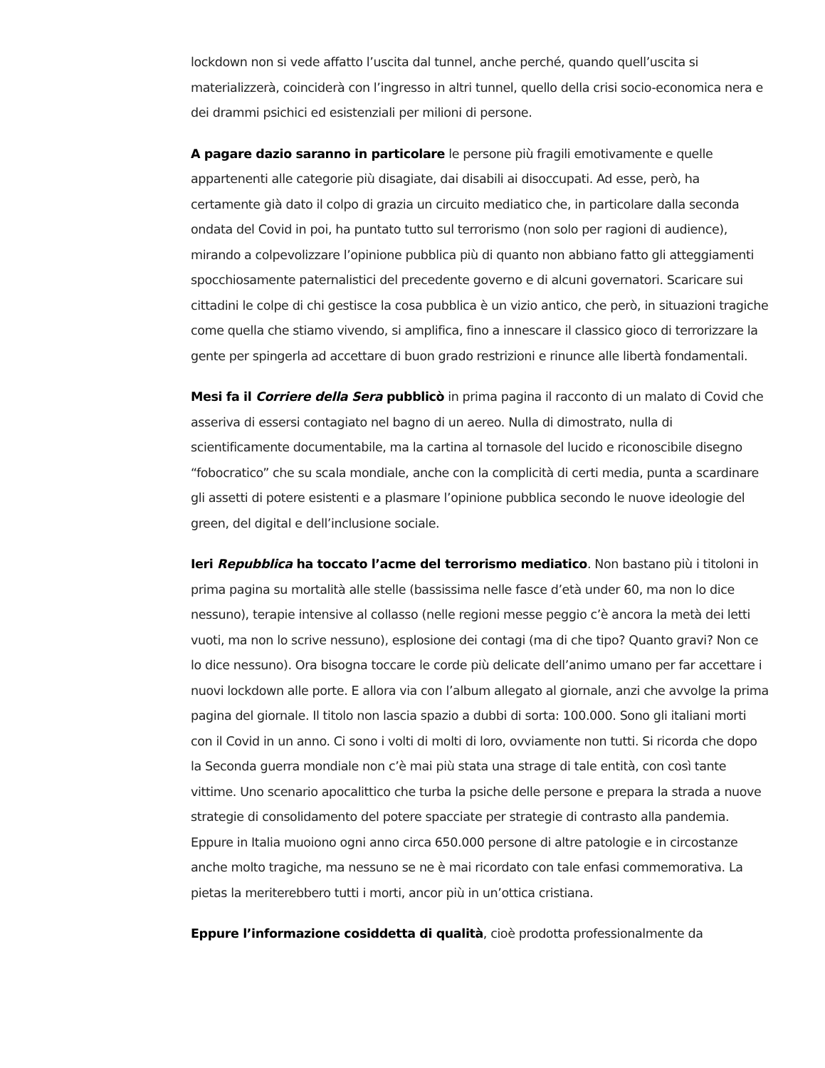lockdown non si vede affatto l’uscita dal tunnel, anche perché, quando quell’uscita si materializzerà, coinciderà con l’ingresso in altri tunnel, quello della crisi socio-economica nera e dei drammi psichici ed esistenziali per milioni di persone.
A pagare dazio saranno in particolare le persone più fragili emotivamente e quelle appartenenti alle categorie più disagiate, dai disabili ai disoccupati. Ad esse, però, ha certamente già dato il colpo di grazia un circuito mediatico che, in particolare dalla seconda ondata del Covid in poi, ha puntato tutto sul terrorismo (non solo per ragioni di audience), mirando a colpevolizzare l’opinione pubblica più di quanto non abbiano fatto gli atteggiamenti spocchiosamente paternalistici del precedente governo e di alcuni governatori. Scaricare sui cittadini le colpe di chi gestisce la cosa pubblica è un vizio antico, che però, in situazioni tragiche come quella che stiamo vivendo, si amplifica, fino a innescare il classico gioco di terrorizzare la gente per spingerla ad accettare di buon grado restrizioni e rinunce alle libertà fondamentali.
Mesi fa il Corriere della Sera pubblicò in prima pagina il racconto di un malato di Covid che asseriva di essersi contagiato nel bagno di un aereo. Nulla di dimostrato, nulla di scientificamente documentabile, ma la cartina al tornasole del lucido e riconoscibile disegno “fobocratico” che su scala mondiale, anche con la complicità di certi media, punta a scardinare gli assetti di potere esistenti e a plasmare l’opinione pubblica secondo le nuove ideologie del green, del digital e dell’inclusione sociale.
Ieri Repubblica ha toccato l’acme del terrorismo mediatico. Non bastano più i titoloni in prima pagina su mortalità alle stelle (bassissima nelle fasce d’età under 60, ma non lo dice nessuno), terapie intensive al collasso (nelle regioni messe peggio c’è ancora la metà dei letti vuoti, ma non lo scrive nessuno), esplosione dei contagi (ma di che tipo? Quanto gravi? Non ce lo dice nessuno). Ora bisogna toccare le corde più delicate dell’animo umano per far accettare i nuovi lockdown alle porte. E allora via con l’album allegato al giornale, anzi che avvolge la prima pagina del giornale. Il titolo non lascia spazio a dubbi di sorta: 100.000. Sono gli italiani morti con il Covid in un anno. Ci sono i volti di molti di loro, ovviamente non tutti. Si ricorda che dopo la Seconda guerra mondiale non c’è mai più stata una strage di tale entità, con così tante vittime. Uno scenario apocalittico che turba la psiche delle persone e prepara la strada a nuove strategie di consolidamento del potere spacciate per strategie di contrasto alla pandemia. Eppure in Italia muoiono ogni anno circa 650.000 persone di altre patologie e in circostanze anche molto tragiche, ma nessuno se ne è mai ricordato con tale enfasi commemorativa. La pietas la meriterebbero tutti i morti, ancor più in un’ottica cristiana.
Eppure l’informazione cosiddetta di qualità, cioè prodotta professionalmente da